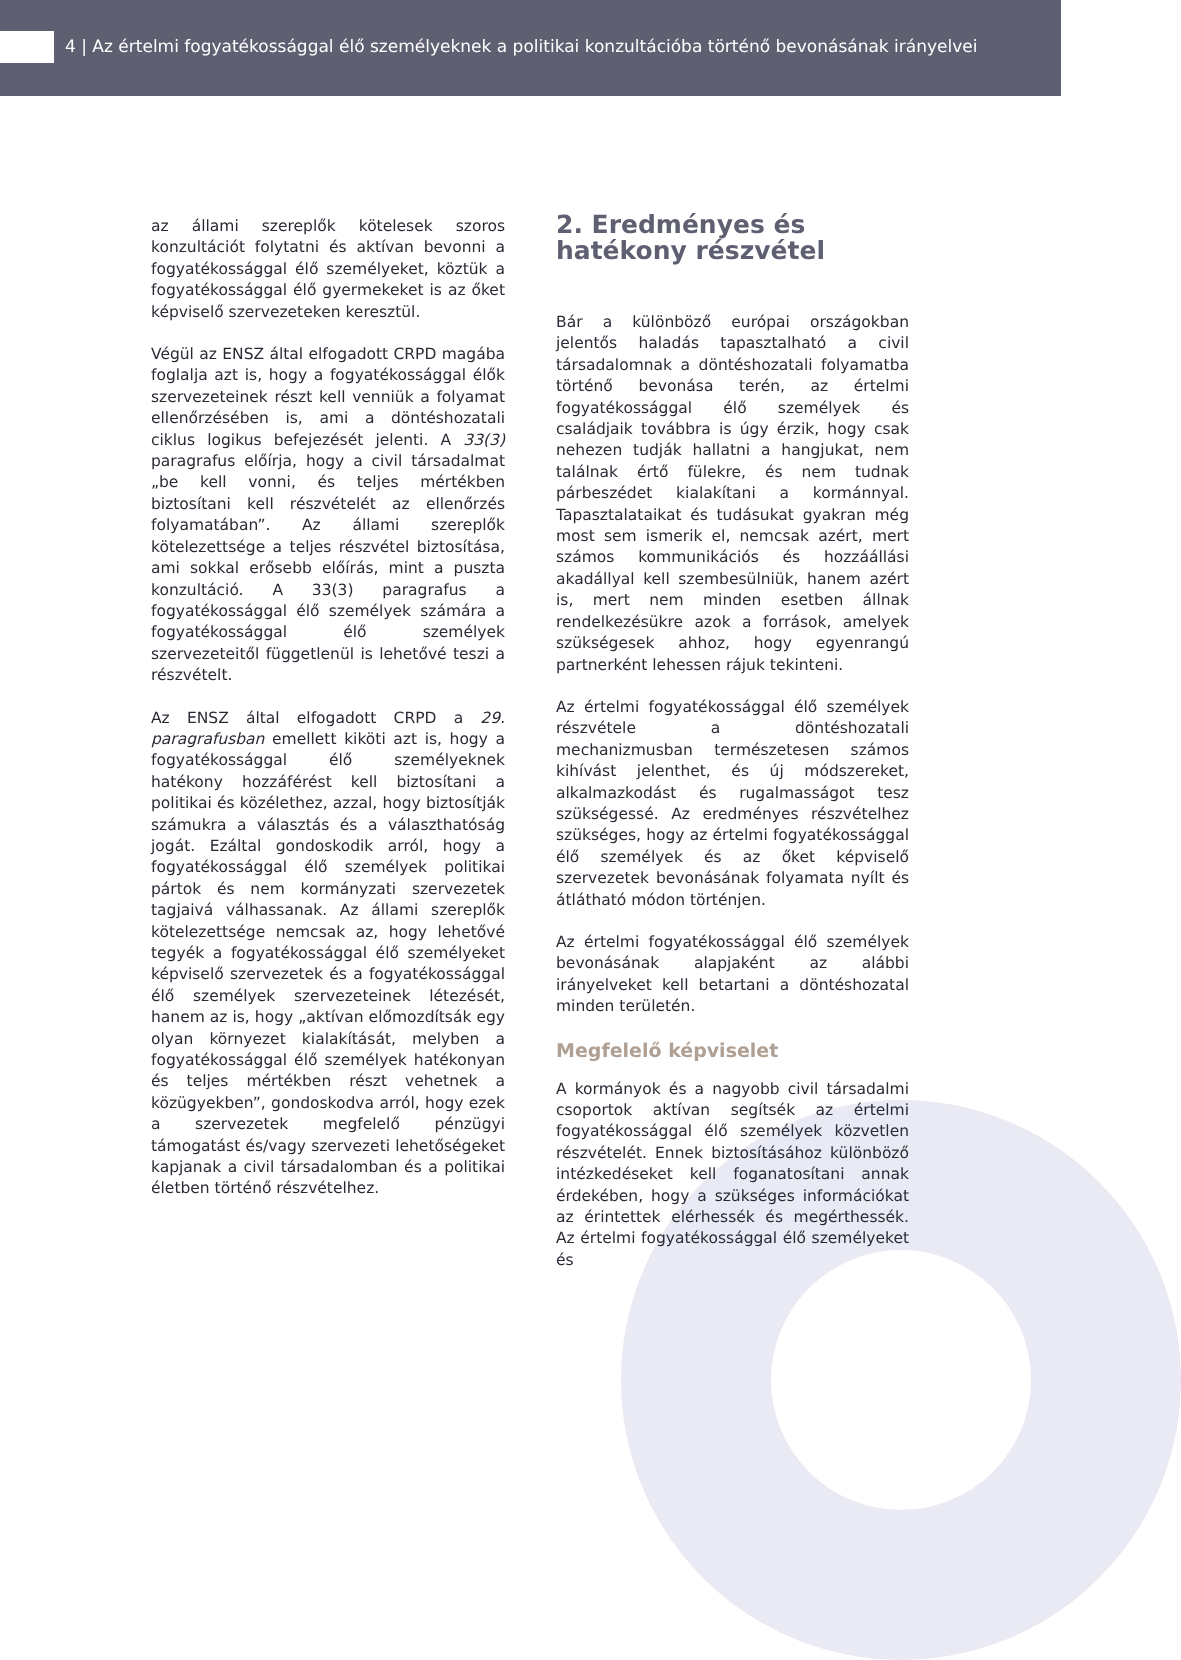4 | Az értelmi fogyatékossággal élő személyeknek a politikai konzultációba történő bevonásának irányelvei
az állami szereplők kötelesek szoros konzultációt folytatni és aktívan bevonni a fogyatékossággal élő személyeket, köztük a fogyatékossággal élő gyermekeket is az őket képviselő szervezeteken keresztül.
Végül az ENSZ által elfogadott CRPD magába foglalja azt is, hogy a fogyatékossággal élők szervezeteinek részt kell venniük a folyamat ellenőrzésében is, ami a döntéshozatali ciklus logikus befejezését jelenti. A 33(3) paragrafus előírja, hogy a civil társadalmat „be kell vonni, és teljes mértékben biztosítani kell részvételét az ellenőrzés folyamatában”. Az állami szereplők kötelezettsége a teljes részvétel biztosítása, ami sokkal erősebb előírás, mint a puszta konzultáció. A 33(3) paragrafus a fogyatékossággal élő személyek számára a fogyatékossággal élő személyek szervezeteitől függetlenül is lehetővé teszi a részvételt.
Az ENSZ által elfogadott CRPD a 29. paragrafusban emellett kiköti azt is, hogy a fogyatékossággal élő személyeknek hatékony hozzáférést kell biztosítani a politikai és közélethez, azzal, hogy biztosítják számukra a választás és a választhatóság jogát. Ezáltal gondoskodik arról, hogy a fogyatékossággal élő személyek politikai pártok és nem kormányzati szervezetek tagjaivá válhassanak. Az állami szereplők kötelezettsége nemcsak az, hogy lehetővé tegyék a fogyatékossággal élő személyeket képviselő szervezetek és a fogyatékossággal élő személyek szervezeteinek létezését, hanem az is, hogy „aktívan előmozdítsák egy olyan környezet kialakítását, melyben a fogyatékossággal élő személyek hatékonyan és teljes mértékben részt vehetnek a közügyekben”, gondoskodva arról, hogy ezek a szervezetek megfelelő pénzügyi támogatást és/vagy szervezeti lehetőségeket kapjanak a civil társadalomban és a politikai életben történő részvételhez.
2. Eredményes és hatékony részvétel
Bár a különböző európai országokban jelentős haladás tapasztalható a civil társadalomnak a döntéshozatali folyamatba történő bevonása terén, az értelmi fogyatékossággal élő személyek és családjaik továbbra is úgy érzik, hogy csak nehezen tudják hallatni a hangjukat, nem találnak értő fülekre, és nem tudnak párbeszédet kialakítani a kormánnyal. Tapasztalataikat és tudásukat gyakran még most sem ismerik el, nemcsak azért, mert számos kommunikációs és hozzáállási akadállyal kell szembesülniük, hanem azért is, mert nem minden esetben állnak rendelkezésükre azok a források, amelyek szükségesek ahhoz, hogy egyenrangú partnerként lehessen rájuk tekinteni.
Az értelmi fogyatékossággal élő személyek részvétele a döntéshozatali mechanizmusban természetesen számos kihívást jelenthet, és új módszereket, alkalmazkodást és rugalmasságot tesz szükségessé. Az eredményes részvételhez szükséges, hogy az értelmi fogyatékossággal élő személyek és az őket képviselő szervezetek bevonásának folyamata nyílt és átlátható módon történjen.
Az értelmi fogyatékossággal élő személyek bevonásának alapjaként az alábbi irányelveket kell betartani a döntéshozatal minden területén.
Megfelelő képviselet
A kormányok és a nagyobb civil társadalmi csoportok aktívan segítsék az értelmi fogyatékossággal élő személyek közvetlen részvételét. Ennek biztosításához különböző intézkedéseket kell foganatosítani annak érdekében, hogy a szükséges információkat az érintettek elérhessék és megérthessék. Az értelmi fogyatékossággal élő személyeket és